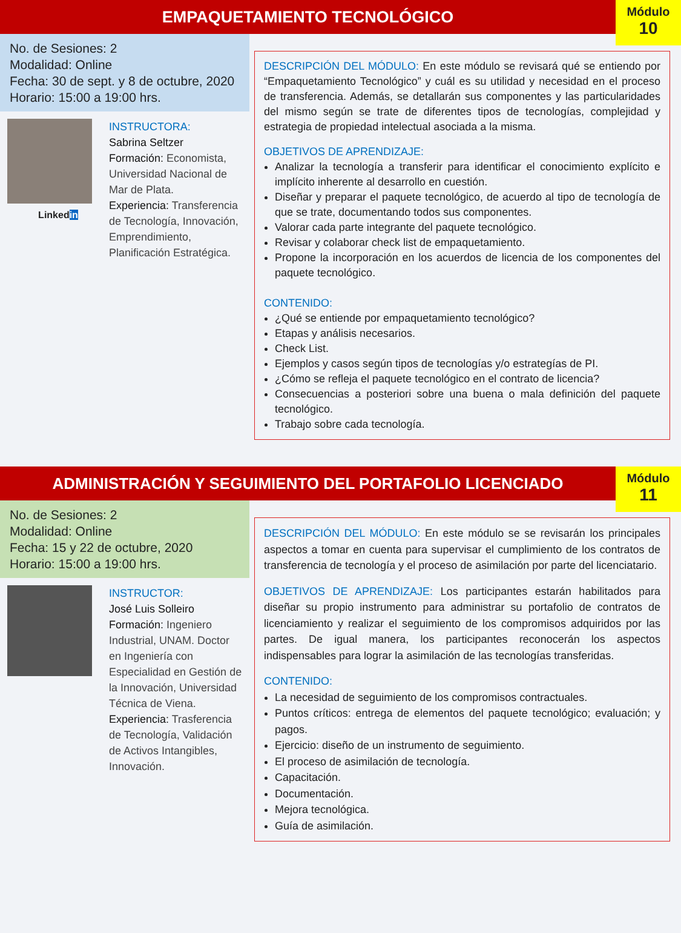EMPAQUETAMIENTO TECNOLÓGICO
Módulo
10
No. de Sesiones: 2
Modalidad: Online
Fecha: 30 de sept. y 8 de octubre, 2020
Horario: 15:00 a 19:00 hrs.
Linkedin
INSTRUCTORA:
Sabrina Seltzer
Formación: Economista, Universidad Nacional de Mar de Plata.
Experiencia: Transferencia de Tecnología, Innovación, Emprendimiento, Planificación Estratégica.
DESCRIPCIÓN DEL MÓDULO: En este módulo se revisará qué se entiendo por “Empaquetamiento Tecnológico” y cuál es su utilidad y necesidad en el proceso de transferencia. Además, se detallarán sus componentes y las particularidades del mismo según se trate de diferentes tipos de tecnologías, complejidad y estrategia de propiedad intelectual asociada a la misma.
OBJETIVOS DE APRENDIZAJE:
Analizar la tecnología a transferir para identificar el conocimiento explícito e implícito inherente al desarrollo en cuestión.
Diseñar y preparar el paquete tecnológico, de acuerdo al tipo de tecnología de que se trate, documentando todos sus componentes.
Valorar cada parte integrante del paquete tecnológico.
Revisar y colaborar check list de empaquetamiento.
Propone la incorporación en los acuerdos de licencia de los componentes del paquete tecnológico.
CONTENIDO:
¿Qué se entiende por empaquetamiento tecnológico?
Etapas y análisis necesarios.
Check List.
Ejemplos y casos según tipos de tecnologías y/o estrategías de PI.
¿Cómo se refleja el paquete tecnológico en el contrato de licencia?
Consecuencias a posteriori sobre una buena o mala definición del paquete tecnológico.
Trabajo sobre cada tecnología.
ADMINISTRACIÓN Y SEGUIMIENTO DEL PORTAFOLIO LICENCIADO
Módulo
11
No. de Sesiones: 2
Modalidad: Online
Fecha: 15 y 22 de octubre, 2020
Horario: 15:00 a 19:00 hrs.
INSTRUCTOR:
José Luis Solleiro
Formación: Ingeniero Industrial, UNAM. Doctor en Ingeniería con Especialidad en Gestión de la Innovación, Universidad Técnica de Viena.
Experiencia: Trasferencia de Tecnología, Validación de Activos Intangibles, Innovación.
DESCRIPCIÓN DEL MÓDULO: En este módulo se se revisarán los principales aspectos a tomar en cuenta para supervisar el cumplimiento de los contratos de transferencia de tecnología y el proceso de asimilación por parte del licenciatario.
OBJETIVOS DE APRENDIZAJE: Los participantes estarán habilitados para diseñar su propio instrumento para administrar su portafolio de contratos de licenciamiento y realizar el seguimiento de los compromisos adquiridos por las partes. De igual manera, los participantes reconocerán los aspectos indispensables para lograr la asimilación de las tecnologías transferidas.
CONTENIDO:
La necesidad de seguimiento de los compromisos contractuales.
Puntos críticos: entrega de elementos del paquete tecnológico; evaluación; y pagos.
Ejercicio: diseño de un instrumento de seguimiento.
El proceso de asimilación de tecnología.
Capacitación.
Documentación.
Mejora tecnológica.
Guía de asimilación.